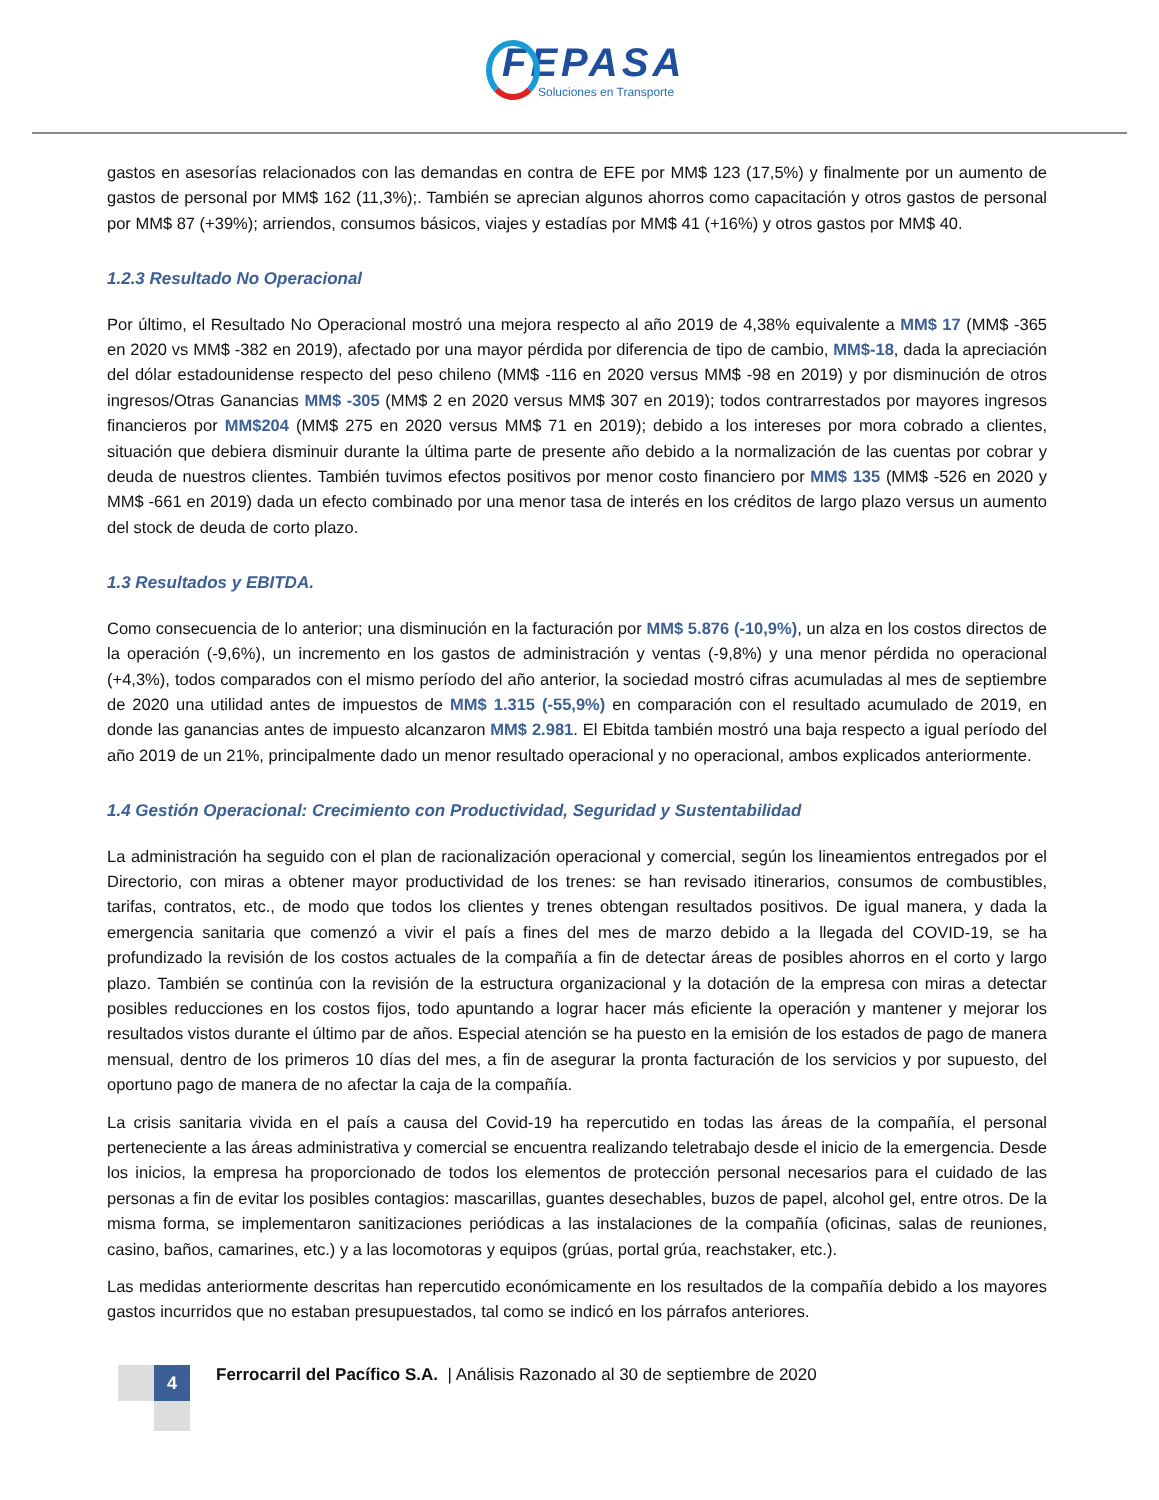FEPASA
Soluciones en Transporte
gastos en asesorías relacionados con las demandas en contra de EFE por MM$ 123 (17,5%) y finalmente por un aumento de gastos de personal por MM$ 162 (11,3%);. También se aprecian algunos ahorros como capacitación y otros gastos de personal por MM$ 87 (+39%); arriendos, consumos básicos, viajes y estadías por MM$ 41 (+16%) y otros gastos por MM$ 40.
1.2.3 Resultado No Operacional
Por último, el Resultado No Operacional mostró una mejora respecto al año 2019 de 4,38% equivalente a MM$ 17 (MM$ -365 en 2020 vs MM$ -382 en 2019), afectado por una mayor pérdida por diferencia de tipo de cambio, MM$-18, dada la apreciación del dólar estadounidense respecto del peso chileno (MM$ -116 en 2020 versus MM$ -98 en 2019) y por disminución de otros ingresos/Otras Ganancias MM$ -305 (MM$ 2 en 2020 versus MM$ 307 en 2019); todos contrarrestados por mayores ingresos financieros por MM$204 (MM$ 275 en 2020 versus MM$ 71 en 2019); debido a los intereses por mora cobrado a clientes, situación que debiera disminuir durante la última parte de presente año debido a la normalización de las cuentas por cobrar y deuda de nuestros clientes. También tuvimos efectos positivos por menor costo financiero por MM$ 135 (MM$ -526 en 2020 y MM$ -661 en 2019) dada un efecto combinado por una menor tasa de interés en los créditos de largo plazo versus un aumento del stock de deuda de corto plazo.
1.3 Resultados y EBITDA.
Como consecuencia de lo anterior; una disminución en la facturación por MM$ 5.876 (-10,9%), un alza en los costos directos de la operación (-9,6%), un incremento en los gastos de administración y ventas (-9,8%) y una menor pérdida no operacional (+4,3%), todos comparados con el mismo período del año anterior, la sociedad mostró cifras acumuladas al mes de septiembre de 2020 una utilidad antes de impuestos de MM$ 1.315 (-55,9%) en comparación con el resultado acumulado de 2019, en donde las ganancias antes de impuesto alcanzaron MM$ 2.981. El Ebitda también mostró una baja respecto a igual período del año 2019 de un 21%, principalmente dado un menor resultado operacional y no operacional, ambos explicados anteriormente.
1.4 Gestión Operacional: Crecimiento con Productividad, Seguridad y Sustentabilidad
La administración ha seguido con el plan de racionalización operacional y comercial, según los lineamientos entregados por el Directorio, con miras a obtener mayor productividad de los trenes: se han revisado itinerarios, consumos de combustibles, tarifas, contratos, etc., de modo que todos los clientes y trenes obtengan resultados positivos. De igual manera, y dada la emergencia sanitaria que comenzó a vivir el país a fines del mes de marzo debido a la llegada del COVID-19, se ha profundizado la revisión de los costos actuales de la compañía a fin de detectar áreas de posibles ahorros en el corto y largo plazo. También se continúa con la revisión de la estructura organizacional y la dotación de la empresa con miras a detectar posibles reducciones en los costos fijos, todo apuntando a lograr hacer más eficiente la operación y mantener y mejorar los resultados vistos durante el último par de años. Especial atención se ha puesto en la emisión de los estados de pago de manera mensual, dentro de los primeros 10 días del mes, a fin de asegurar la pronta facturación de los servicios y por supuesto, del oportuno pago de manera de no afectar la caja de la compañía.
La crisis sanitaria vivida en el país a causa del Covid-19 ha repercutido en todas las áreas de la compañía, el personal perteneciente a las áreas administrativa y comercial se encuentra realizando teletrabajo desde el inicio de la emergencia. Desde los inicios, la empresa ha proporcionado de todos los elementos de protección personal necesarios para el cuidado de las personas a fin de evitar los posibles contagios: mascarillas, guantes desechables, buzos de papel, alcohol gel, entre otros. De la misma forma, se implementaron sanitizaciones periódicas a las instalaciones de la compañía (oficinas, salas de reuniones, casino, baños, camarines, etc.) y a las locomotoras y equipos (grúas, portal grúa, reachstaker, etc.).
Las medidas anteriormente descritas han repercutido económicamente en los resultados de la compañía debido a los mayores gastos incurridos que no estaban presupuestados, tal como se indicó en los párrafos anteriores.
4
Ferrocarril del Pacífico S.A. | Análisis Razonado al 30 de septiembre de 2020